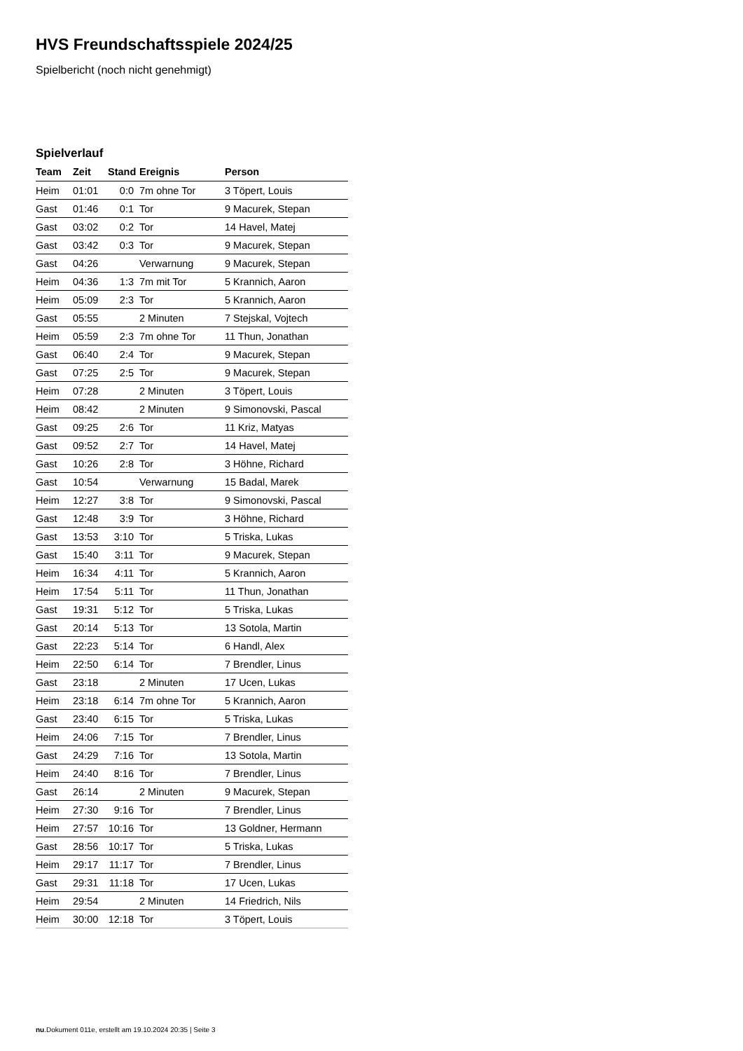HVS Freundschaftsspiele 2024/25
Spielbericht (noch nicht genehmigt)
Spielverlauf
| Team | Zeit | Stand | Ereignis | Person |
| --- | --- | --- | --- | --- |
| Heim | 01:01 | 0:0 | 7m ohne Tor | 3 Töpert, Louis |
| Gast | 01:46 | 0:1 | Tor | 9 Macurek, Stepan |
| Gast | 03:02 | 0:2 | Tor | 14 Havel, Matej |
| Gast | 03:42 | 0:3 | Tor | 9 Macurek, Stepan |
| Gast | 04:26 | | Verwarnung | 9 Macurek, Stepan |
| Heim | 04:36 | 1:3 | 7m mit Tor | 5 Krannich, Aaron |
| Heim | 05:09 | 2:3 | Tor | 5 Krannich, Aaron |
| Gast | 05:55 | | 2 Minuten | 7 Stejskal, Vojtech |
| Heim | 05:59 | 2:3 | 7m ohne Tor | 11 Thun, Jonathan |
| Gast | 06:40 | 2:4 | Tor | 9 Macurek, Stepan |
| Gast | 07:25 | 2:5 | Tor | 9 Macurek, Stepan |
| Heim | 07:28 | | 2 Minuten | 3 Töpert, Louis |
| Heim | 08:42 | | 2 Minuten | 9 Simonovski, Pascal |
| Gast | 09:25 | 2:6 | Tor | 11 Kriz, Matyas |
| Gast | 09:52 | 2:7 | Tor | 14 Havel, Matej |
| Gast | 10:26 | 2:8 | Tor | 3 Höhne, Richard |
| Gast | 10:54 | | Verwarnung | 15 Badal, Marek |
| Heim | 12:27 | 3:8 | Tor | 9 Simonovski, Pascal |
| Gast | 12:48 | 3:9 | Tor | 3 Höhne, Richard |
| Gast | 13:53 | 3:10 | Tor | 5 Triska, Lukas |
| Gast | 15:40 | 3:11 | Tor | 9 Macurek, Stepan |
| Heim | 16:34 | 4:11 | Tor | 5 Krannich, Aaron |
| Heim | 17:54 | 5:11 | Tor | 11 Thun, Jonathan |
| Gast | 19:31 | 5:12 | Tor | 5 Triska, Lukas |
| Gast | 20:14 | 5:13 | Tor | 13 Sotola, Martin |
| Gast | 22:23 | 5:14 | Tor | 6 Handl, Alex |
| Heim | 22:50 | 6:14 | Tor | 7 Brendler, Linus |
| Gast | 23:18 | | 2 Minuten | 17 Ucen, Lukas |
| Heim | 23:18 | 6:14 | 7m ohne Tor | 5 Krannich, Aaron |
| Gast | 23:40 | 6:15 | Tor | 5 Triska, Lukas |
| Heim | 24:06 | 7:15 | Tor | 7 Brendler, Linus |
| Gast | 24:29 | 7:16 | Tor | 13 Sotola, Martin |
| Heim | 24:40 | 8:16 | Tor | 7 Brendler, Linus |
| Gast | 26:14 | | 2 Minuten | 9 Macurek, Stepan |
| Heim | 27:30 | 9:16 | Tor | 7 Brendler, Linus |
| Heim | 27:57 | 10:16 | Tor | 13 Goldner, Hermann |
| Gast | 28:56 | 10:17 | Tor | 5 Triska, Lukas |
| Heim | 29:17 | 11:17 | Tor | 7 Brendler, Linus |
| Gast | 29:31 | 11:18 | Tor | 17 Ucen, Lukas |
| Heim | 29:54 | | 2 Minuten | 14 Friedrich, Nils |
| Heim | 30:00 | 12:18 | Tor | 3 Töpert, Louis |
nu.Dokument 011e, erstellt am 19.10.2024 20:35 | Seite 3